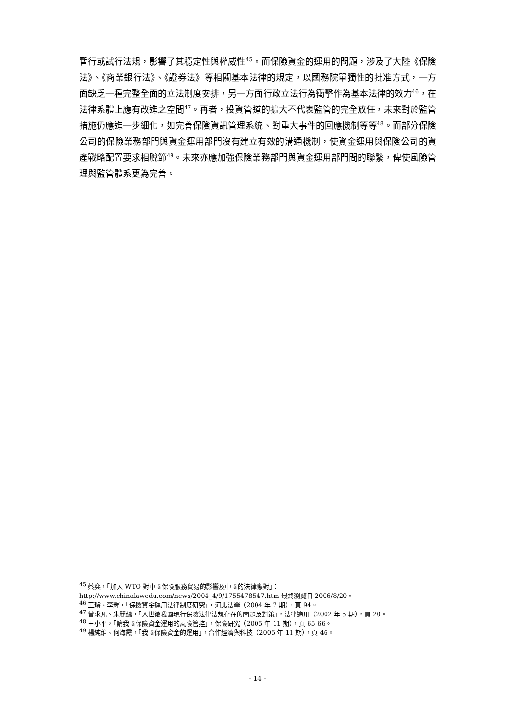暫行或試行法規，影響了其穩定性與權威性<sup>45</sup>。而保險資金的運用的問題，涉及了大陸《保險法》、《商業銀行法》、《證券法》等相關基本法律的規定，以國務院單獨性的批准方式，一方面缺乏一種完整全面的立法制度安排，另一方面行政立法行為衝擊作為基本法律的效力<sup>46</sup>，在法律系體上應有改進之空間<sup>47</sup>。再者，投資管道的擴大不代表監管的完全放任，未來對於監管措施仍應進一步細化，如完善保險資訊管理系統、對重大事件的回應機制等等<sup>48</sup>。而部分保險公司的保險業務部門與資金運用部門沒有建立有效的溝通機制，使資金運用與保險公司的資產戰略配置要求相脫節<sup>49</sup>。未來亦應加強保險業務部門與資金運用部門間的聯繫，俾使風險管理與監管體系更為完善。
<sup>45</sup> 蔡奕，「加入 WTO 對中國保險服務貿易的影響及中國的法律應對」：http://www.chinalawedu.com/news/2004_4/9/1755478547.htm 最終瀏覽日 2006/8/20。
<sup>46</sup> 王璿、李輝，「保險資金運用法律制度研究」，河北法學（2004 年 7 期），頁 94。
<sup>47</sup> 曾求凡、朱麗蘊，「入世後我國現行保險法律法規存在的問題及對策」，法律適用（2002 年 5 期），頁 20。
<sup>48</sup> 王小平，「論我國保險資金運用的風險管控」，保險研究（2005 年 11 期），頁 65-66。
<sup>49</sup> 楊純維、何海霞，「我國保險資金的運用」，合作經濟與科技（2005 年 11 期），頁 46。
- 14 -